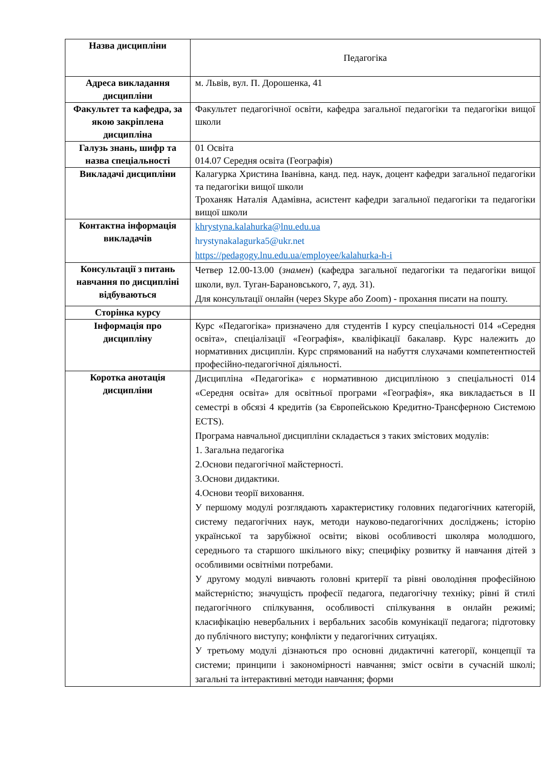| Назва дисципліни | Педагогіка |
| Адреса викладання дисципліни | м. Львів, вул. П. Дорошенка, 41 |
| Факультет та кафедра, за якою закріплена дисципліна | Факультет педагогічної освіти, кафедра загальної педагогіки та педагогіки вищої школи |
| Галузь знань, шифр та назва спеціальності | 01 Освіта 014.07 Середня освіта (Географія) |
| Викладачі дисципліни | Калагурка Христина Іванівна, канд. пед. наук, доцент кафедри загальної педагогіки та педагогіки вищої школи Троханяк Наталія Адамівна, асистент кафедри загальної педагогіки та педагогіки вищої школи |
| Контактна інформація викладачів | khrystyna.kalahurka@lnu.edu.ua hrystynakalagurka5@ukr.net https://pedagogy.lnu.edu.ua/employee/kalahurka-h-i |
| Консультації з питань навчання по дисципліні відбуваються | Четвер 12.00-13.00 ( знамен ) (кафедра загальної педагогіки та педагогіки вищої школи, вул. Туган-Барановського, 7, ауд. 31). Для консультації онлайн (через Skype або Zoom) - прохання писати на пошту. |
| Сторінка курсу | |
| Інформація про дисципліну | Курс «Педагогіка» призначено для студентів І курсу спеціальності 014 «Середня освіта», спеціалізації «Географія», кваліфікації бакалавр. Курс належить до нормативних дисциплін. Курс спрямований на набуття слухачами компетентностей професійно-педагогічної діяльності. |
| Коротка анотація дисципліни | Дисципліна «Педагогіка» є нормативною дисципліною з спеціальності 014 «Середня освіта» для освітньої програми «Географія», яка викладається в ІІ семестрі в обсязі 4 кредитів (за Європейською Кредитно-Трансферною Системою ECTS). Програма навчальної дисципліни складається з таких змістових модулів: 1. Загальна педагогіка 2.Основи педагогічної майстерності. 3.Основи дидактики. 4.Основи теорії виховання. У першому модулі розглядають характеристику головних педагогічних категорій, систему педагогічних наук, методи науково-педагогічних досліджень; історію української та зарубіжної освіти; вікові особливості школяра молодшого, середнього та старшого шкільного віку; специфіку розвитку й навчання дітей з особливими освітніми потребами. У другому модулі вивчають головні критерії та рівні оволодіння професійною майстерністю; значущість професії педагога, педагогічну техніку; рівні й стилі педагогічного спілкування, особливості спілкування в онлайн режимі; класифікацію невербальних і вербальних засобів комунікації педагога; підготовку до публічного виступу; конфлікти у педагогічних ситуаціях. У третьому модулі дізнаються про основні дидактичні категорії, концепції та системи; принципи і закономірності навчання; зміст освіти в сучасній школі; загальні та інтерактивні методи навчання; форми |